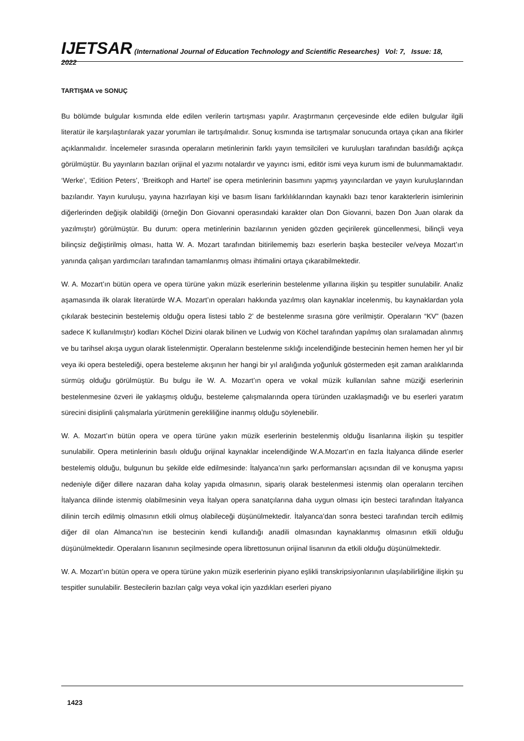IJETSAR (International Journal of Education Technology and Scientific Researches) Vol: 7, Issue: 18, 2022
TARTIŞMA ve SONUÇ
Bu bölümde bulgular kısmında elde edilen verilerin tartışması yapılır. Araştırmanın çerçevesinde elde edilen bulgular ilgili literatür ile karşılaştırılarak yazar yorumları ile tartışılmalıdır. Sonuç kısmında ise tartışmalar sonucunda ortaya çıkan ana fikirler açıklanmalıdır. İncelemeler sırasında operaların metinlerinin farklı yayın temsilcileri ve kuruluşları tarafından basıldığı açıkça görülmüştür. Bu yayınların bazıları orijinal el yazımı notalardır ve yayıncı ismi, editör ismi veya kurum ismi de bulunmamaktadır. ‘Werke’, ‘Edition Peters’, ‘Breitkoph and Hartel’ ise opera metinlerinin basımını yapmış yayıncılardan ve yayın kuruluşlarından bazılarıdır. Yayın kuruluşu, yayına hazırlayan kişi ve basım lisanı farklılıklarından kaynaklı bazı tenor karakterlerin isimlerinin diğerlerinden değişik olabildiği (örneğin Don Giovanni operasındaki karakter olan Don Giovanni, bazen Don Juan olarak da yazılmıştır) görülmüştür. Bu durum: opera metinlerinin bazılarının yeniden gözden geçirilerek güncellenmesi, bilinçli veya bilinçsiz değiştirilmiş olması, hatta W. A. Mozart tarafından bitirilememiş bazı eserlerin başka besteciler ve/veya Mozart’ın yanında çalışan yardımcıları tarafından tamamlanmış olması ihtimalini ortaya çıkarabilmektedir.
W. A. Mozart’ın bütün opera ve opera türüne yakın müzik eserlerinin bestelenme yıllarına ilişkin şu tespitler sunulabilir. Analiz aşamasında ilk olarak literatürde W.A. Mozart’ın operaları hakkında yazılmış olan kaynaklar incelenmiş, bu kaynaklardan yola çıkılarak bestecinin bestelemiş olduğu opera listesi tablo 2’ de bestelenme sırasına göre verilmiştir. Operaların “KV” (bazen sadece K kullanılmıştır) kodları Köchel Dizini olarak bilinen ve Ludwig von Köchel tarafından yapılmış olan sıralamadan alınmış ve bu tarihsel akışa uygun olarak listelenmiştir. Operaların bestelenme sıklığı incelendiğinde bestecinin hemen hemen her yıl bir veya iki opera bestelediği, opera besteleme akışının her hangi bir yıl aralığında yoğunluk göstermeden eşit zaman aralıklarında sürmüş olduğu görülmüştür. Bu bulgu ile W. A. Mozart’ın opera ve vokal müzik kullanılan sahne müziği eserlerinin bestelenmesine özveri ile yaklaşmış olduğu, besteleme çalışmalarında opera türünden uzaklaşmadığı ve bu eserleri yaratım sürecini disiplinli çalışmalarla yürütmenin gerekliliğine inanmış olduğu söylenebilir.
W. A. Mozart’ın bütün opera ve opera türüne yakın müzik eserlerinin bestelenmiş olduğu lisanlarına ilişkin şu tespitler sunulabilir. Opera metinlerinin basılı olduğu orijinal kaynaklar incelendiğinde W.A.Mozart’ın en fazla İtalyanca dilinde eserler bestelemiş olduğu, bulgunun bu şekilde elde edilmesinde: İtalyanca’nın şarkı performansları açısından dil ve konuşma yapısı nedeniyle diğer dillere nazaran daha kolay yapıda olmasının, sipariş olarak bestelenmesi istenmiş olan operaların tercihen İtalyanca dilinde istenmiş olabilmesinin veya İtalyan opera sanatçılarına daha uygun olması için besteci tarafından İtalyanca dilinin tercih edilmiş olmasının etkili olmuş olabileceği düşünülmektedir. İtalyanca’dan sonra besteci tarafından tercih edilmiş diğer dil olan Almanca’nın ise bestecinin kendi kullandığı anadili olmasından kaynaklanmış olmasının etkili olduğu düşünülmektedir. Operaların lisanının seçilmesinde opera librettosunun orijinal lisanının da etkili olduğu düşünülmektedir.
W. A. Mozart’ın bütün opera ve opera türüne yakın müzik eserlerinin piyano eşlikli transkripsiyonlarının ulaşılabilirliğine ilişkin şu tespitler sunulabilir. Bestecilerin bazıları çalgı veya vokal için yazdıkları eserleri piyano
1423